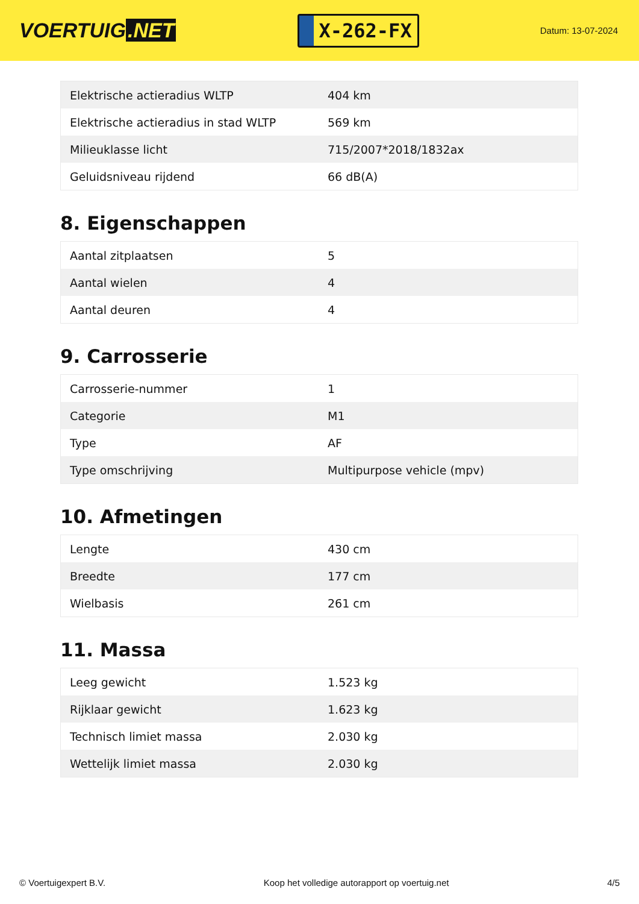VOERTUIG.NET
X-262-FX
Datum: 13-07-2024
| Elektrische actieradius WLTP | 404 km |
| Elektrische actieradius in stad WLTP | 569 km |
| Milieuklasse licht | 715/2007*2018/1832ax |
| Geluidsniveau rijdend | 66 dB(A) |
8. Eigenschappen
| Aantal zitplaatsen | 5 |
| Aantal wielen | 4 |
| Aantal deuren | 4 |
9. Carrosserie
| Carrosserie-nummer | 1 |
| Categorie | M1 |
| Type | AF |
| Type omschrijving | Multipurpose vehicle (mpv) |
10. Afmetingen
| Lengte | 430 cm |
| Breedte | 177 cm |
| Wielbasis | 261 cm |
11. Massa
| Leeg gewicht | 1.523 kg |
| Rijklaar gewicht | 1.623 kg |
| Technisch limiet massa | 2.030 kg |
| Wettelijk limiet massa | 2.030 kg |
© Voertuigexpert B.V. Koop het volledige autorapport op voertuig.net 4/5